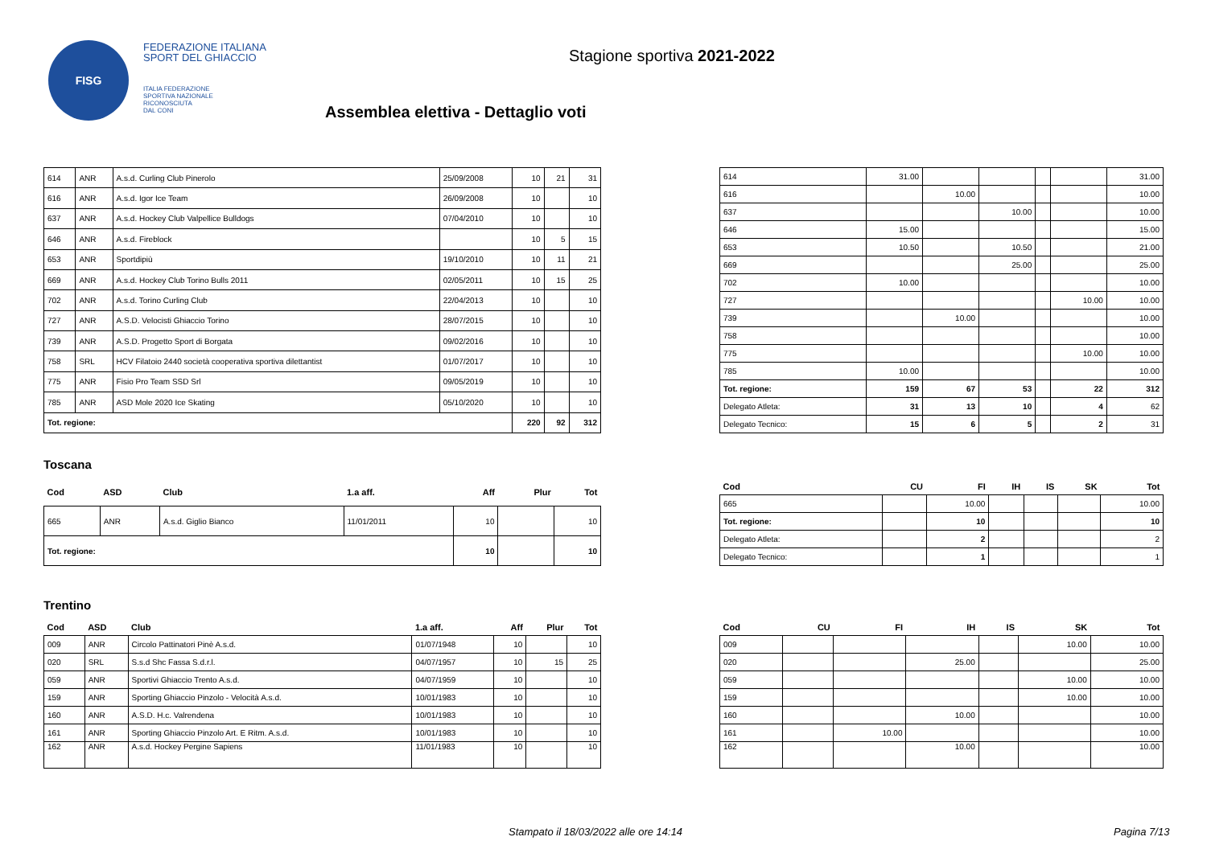FISG
FEDERAZIONE ITALIANA
SPORT DEL GHIACCIO
ITALIA FEDERAZIONE
SPORTIVA NAZIONALE
RICONOSCIUTA
DAL CONI
Stagione sportiva 2021-2022
Assemblea elettiva - Dettaglio voti
| 614 | ANR | A.s.d. Curling Club Pinerolo | 25/09/2008 | 10 | 21 | 31 |
| 616 | ANR | A.s.d. Igor Ice Team | 26/09/2008 | 10 | | 10 |
| 637 | ANR | A.s.d. Hockey Club Valpellice Bulldogs | 07/04/2010 | 10 | | 10 |
| 646 | ANR | A.s.d. Fireblock | | 10 | 5 | 15 |
| 653 | ANR | Sportdipiù | 19/10/2010 | 10 | 11 | 21 |
| 669 | ANR | A.s.d. Hockey Club Torino Bulls 2011 | 02/05/2011 | 10 | 15 | 25 |
| 702 | ANR | A.s.d. Torino Curling Club | 22/04/2013 | 10 | | 10 |
| 727 | ANR | A.S.D. Velocisti Ghiaccio Torino | 28/07/2015 | 10 | | 10 |
| 739 | ANR | A.S.D. Progetto Sport di Borgata | 09/02/2016 | 10 | | 10 |
| 758 | SRL | HCV Filatoio 2440 società cooperativa sportiva dilettantist | 01/07/2017 | 10 | | 10 |
| 775 | ANR | Fisio Pro Team SSD Srl | 09/05/2019 | 10 | | 10 |
| 785 | ANR | ASD Mole 2020 Ice Skating | 05/10/2020 | 10 | | 10 |
| Tot. regione: | | | | 220 | 92 | 312 |
| 614 | 31.00 | | | | | 31.00 |
| 616 | | 10.00 | | | | 10.00 |
| 637 | | | 10.00 | | | 10.00 |
| 646 | 15.00 | | | | | 15.00 |
| 653 | 10.50 | | 10.50 | | | 21.00 |
| 669 | | | 25.00 | | | 25.00 |
| 702 | 10.00 | | | | | 10.00 |
| 727 | | | | | 10.00 | 10.00 |
| 739 | | 10.00 | | | | 10.00 |
| 758 | | | | | | 10.00 |
| 775 | | | | | 10.00 | 10.00 |
| 785 | 10.00 | | | | | 10.00 |
| Tot. regione: | 159 | 67 | 53 | | 22 | 312 |
| Delegato Atleta: | 31 | 13 | 10 | | 4 | 62 |
| Delegato Tecnico: | 15 | 6 | 5 | | 2 | 31 |
Toscana
| Cod | ASD | Club | 1.a aff. | Aff | Plur | Tot |
| --- | --- | --- | --- | --- | --- | --- |
| 665 | ANR | A.s.d. Giglio Bianco | 11/01/2011 | 10 | | 10 |
| Tot. regione: | | | | 10 | | 10 |
| Cod | CU | FI | IH | IS | SK | Tot |
| --- | --- | --- | --- | --- | --- | --- |
| 665 | | 10.00 | | | | 10.00 |
| Tot. regione: | | 10 | | | | 10 |
| Delegato Atleta: | | 2 | | | | 2 |
| Delegato Tecnico: | | 1 | | | | 1 |
Trentino
| Cod | ASD | Club | 1.a aff. | Aff | Plur | Tot |
| --- | --- | --- | --- | --- | --- | --- |
| 009 | ANR | Circolo Pattinatori Pinè A.s.d. | 01/07/1948 | 10 | | 10 |
| 020 | SRL | S.s.d Shc Fassa S.d.r.l. | 04/07/1957 | 10 | 15 | 25 |
| 059 | ANR | Sportivi Ghiaccio Trento A.s.d. | 04/07/1959 | 10 | | 10 |
| 159 | ANR | Sporting Ghiaccio Pinzolo - Velocità A.s.d. | 10/01/1983 | 10 | | 10 |
| 160 | ANR | A.S.D. H.c. Valrendena | 10/01/1983 | 10 | | 10 |
| 161 | ANR | Sporting Ghiaccio Pinzolo Art. E Ritm. A.s.d. | 10/01/1983 | 10 | | 10 |
| 162 | ANR | A.s.d. Hockey Pergine Sapiens | 11/01/1983 | 10 | | 10 |
| Cod | CU | FI | IH | IS | SK | Tot |
| --- | --- | --- | --- | --- | --- | --- |
| 009 | | | | | 10.00 | 10.00 |
| 020 | | | 25.00 | | | 25.00 |
| 059 | | | | | 10.00 | 10.00 |
| 159 | | | | | 10.00 | 10.00 |
| 160 | | | 10.00 | | | 10.00 |
| 161 | | 10.00 | | | | 10.00 |
| 162 | | | 10.00 | | | 10.00 |
Stampato il 18/03/2022 alle ore 14:14
Pagina 7/13